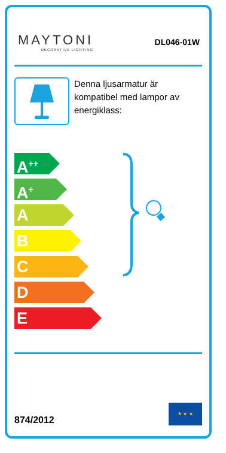MAYTONI
DECORATIVE LIGHTING
DL046-01W
Denna ljusarmatur är kompatibel med lampor av energiklass:
A<sup>++</sup>
A<sup>+</sup>
A
B
C
D
E
874/2012
★ ★ ★